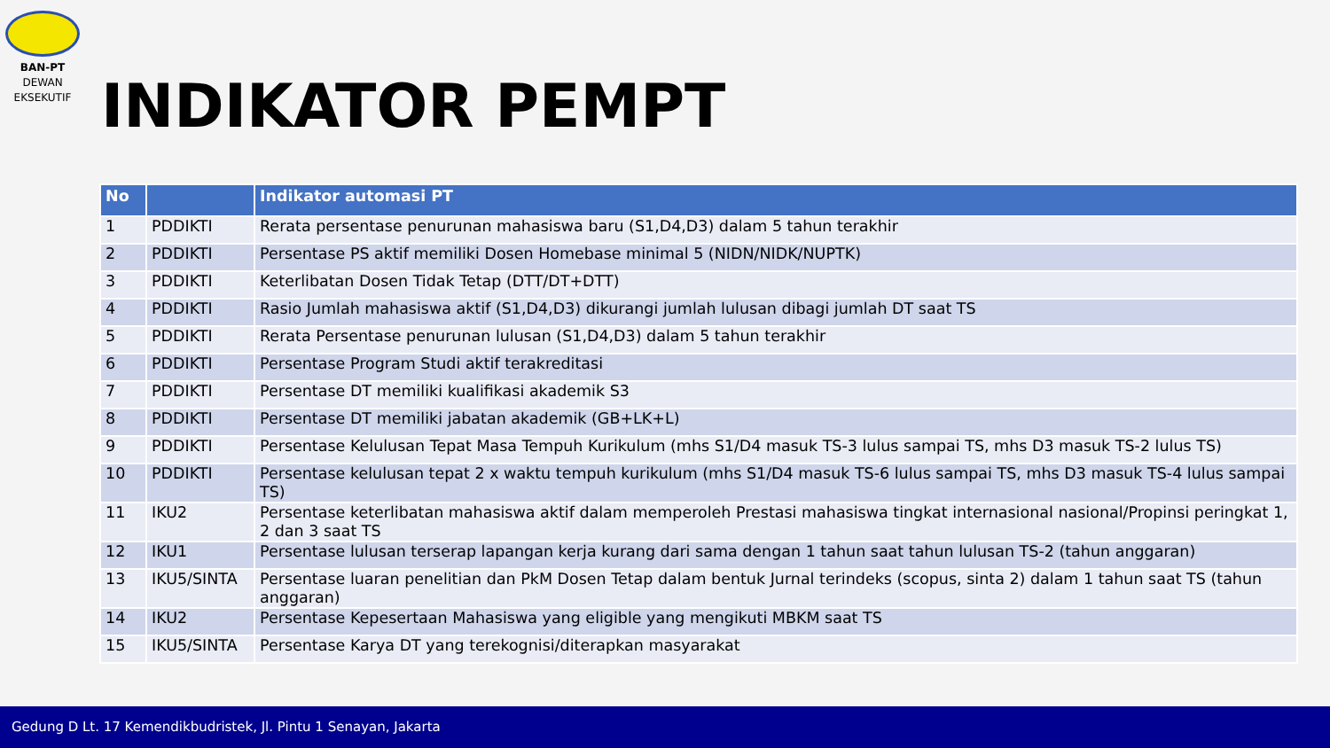BAN-PT
DEWAN
EKSEKUTIF
INDIKATOR PEMPT
| No | | Indikator automasi PT |
| --- | --- | --- |
| 1 | PDDIKTI | Rerata persentase penurunan mahasiswa baru (S1,D4,D3) dalam 5 tahun terakhir |
| 2 | PDDIKTI | Persentase PS aktif memiliki Dosen Homebase minimal 5 (NIDN/NIDK/NUPTK) |
| 3 | PDDIKTI | Keterlibatan Dosen Tidak Tetap (DTT/DT+DTT) |
| 4 | PDDIKTI | Rasio Jumlah mahasiswa aktif (S1,D4,D3) dikurangi jumlah lulusan dibagi jumlah DT saat TS |
| 5 | PDDIKTI | Rerata Persentase penurunan lulusan (S1,D4,D3) dalam 5 tahun terakhir |
| 6 | PDDIKTI | Persentase Program Studi aktif terakreditasi |
| 7 | PDDIKTI | Persentase DT memiliki kualifikasi akademik S3 |
| 8 | PDDIKTI | Persentase DT memiliki jabatan akademik (GB+LK+L) |
| 9 | PDDIKTI | Persentase Kelulusan Tepat Masa Tempuh Kurikulum (mhs S1/D4 masuk TS-3 lulus sampai TS, mhs D3 masuk TS-2 lulus TS) |
| 10 | PDDIKTI | Persentase kelulusan tepat 2 x waktu tempuh kurikulum (mhs S1/D4 masuk TS-6 lulus sampai TS, mhs D3 masuk TS-4 lulus sampai TS) |
| 11 | IKU2 | Persentase keterlibatan mahasiswa aktif dalam memperoleh Prestasi mahasiswa tingkat internasional nasional/Propinsi peringkat 1, 2 dan 3 saat TS |
| 12 | IKU1 | Persentase lulusan terserap lapangan kerja kurang dari sama dengan 1 tahun saat tahun lulusan TS-2 (tahun anggaran) |
| 13 | IKU5/SINTA | Persentase luaran penelitian dan PkM Dosen Tetap dalam bentuk Jurnal terindeks (scopus, sinta 2) dalam 1 tahun saat TS (tahun anggaran) |
| 14 | IKU2 | Persentase Kepesertaan Mahasiswa yang eligible yang mengikuti MBKM saat TS |
| 15 | IKU5/SINTA | Persentase Karya DT yang terekognisi/diterapkan masyarakat |
Gedung D Lt. 17 Kemendikbudristek, Jl. Pintu 1 Senayan, Jakarta